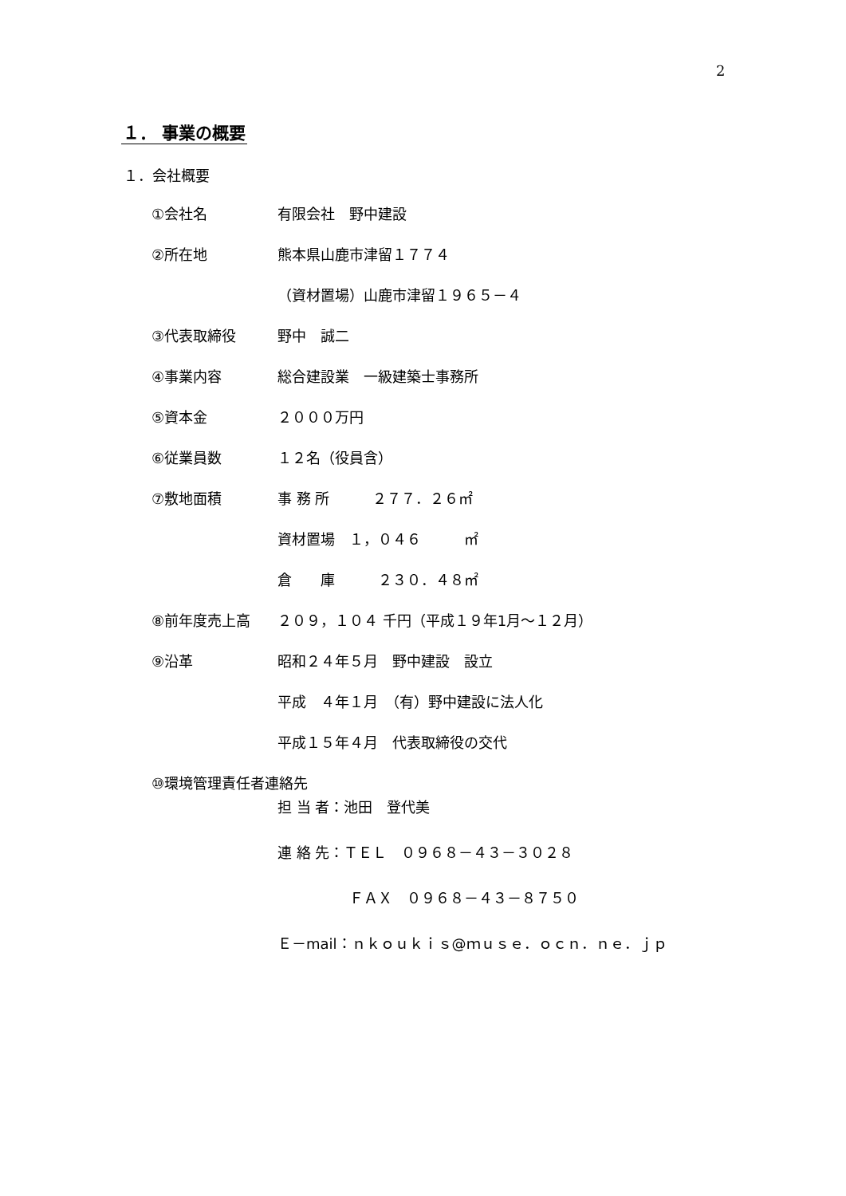2
１． 事業の概要
１．会社概要
①会社名 有限会社　野中建設
②所在地 熊本県山鹿市津留１７７４
（資材置場）山鹿市津留１９６５－４
③代表取締役 野中　誠二
④事業内容 総合建設業　一級建築士事務所
⑤資本金 ２０００万円
⑥従業員数 １２名（役員含）
⑦敷地面積 事 務 所　　　２７７．２６㎡
資材置場　１，０４６　　　㎡
倉　　庫　　　２３０．４８㎡
⑧前年度売上高 ２０９，１０４ 千円（平成１９年1月～１２月）
⑨沿革 昭和２４年５月　野中建設　設立
平成　４年１月　（有）野中建設に法人化
平成１５年４月　代表取締役の交代
⑩環境管理責任者連絡先
担 当 者：池田　登代美
連 絡 先：ＴＥＬ　０９６８－４３－３０２８
　　　　　ＦＡＸ　０９６８－４３－８７５０
Ｅ－mail：ｎｋｏｕｋｉｓ@ｍｕｓｅ．ｏｃｎ．ｎｅ．ｊｐ